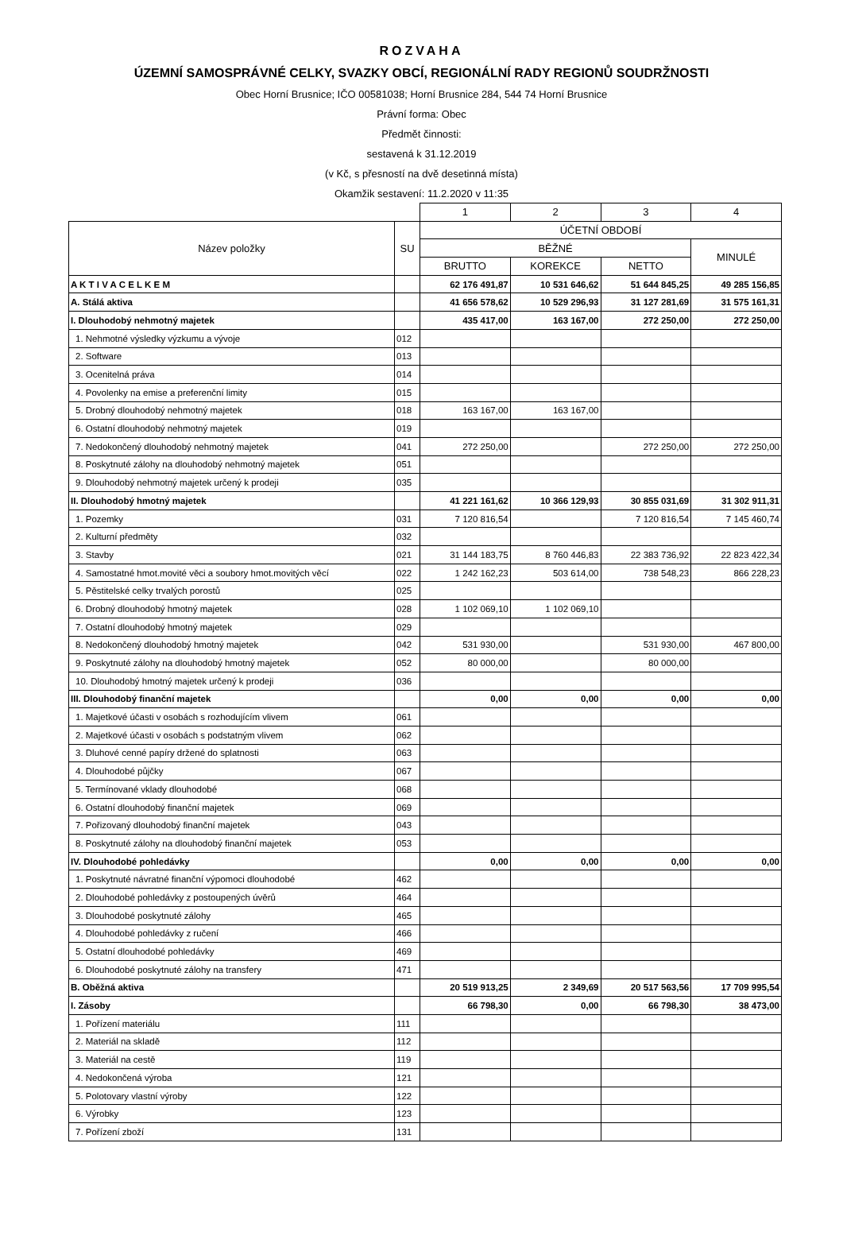ROZVAHA
ÚZEMNÍ SAMOSPRÁVNÉ CELKY, SVAZKY OBCÍ, REGIONÁLNÍ RADY REGIONŮ SOUDRŽNOSTI
Obec Horní Brusnice; IČO 00581038; Horní Brusnice 284, 544 74 Horní Brusnice
Právní forma: Obec
Předmět činnosti:
sestavená k 31.12.2019
(v Kč, s přesností na dvě desetinná místa)
Okamžik sestavení: 11.2.2020 v 11:35
| | | 1 | 2 | 3 | 4 |
| --- | --- | --- | --- | --- | --- |
| Název položky | SU | ÚČETNÍ OBDOBÍ | | | |
| | | BĚŽNÉ | | | MINULÉ |
| | | BRUTTO | KOREKCE | NETTO | |
| A K T I V A C E L K E M | | 62 176 491,87 | 10 531 646,62 | 51 644 845,25 | 49 285 156,85 |
| A. Stálá aktiva | | 41 656 578,62 | 10 529 296,93 | 31 127 281,69 | 31 575 161,31 |
| I. Dlouhodobý nehmotný majetek | | 435 417,00 | 163 167,00 | 272 250,00 | 272 250,00 |
| 1. Nehmotné výsledky výzkumu a vývoje | 012 | | | | |
| 2. Software | 013 | | | | |
| 3. Ocenitelná práva | 014 | | | | |
| 4. Povolenky na emise a preferenční limity | 015 | | | | |
| 5. Drobný dlouhodobý nehmotný majetek | 018 | 163 167,00 | 163 167,00 | | |
| 6. Ostatní dlouhodobý nehmotný majetek | 019 | | | | |
| 7. Nedokončený dlouhodobý nehmotný majetek | 041 | 272 250,00 | | 272 250,00 | 272 250,00 |
| 8. Poskytnuté zálohy na dlouhodobý nehmotný majetek | 051 | | | | |
| 9. Dlouhodobý nehmotný majetek určený k prodeji | 035 | | | | |
| II. Dlouhodobý hmotný majetek | | 41 221 161,62 | 10 366 129,93 | 30 855 031,69 | 31 302 911,31 |
| 1. Pozemky | 031 | 7 120 816,54 | | 7 120 816,54 | 7 145 460,74 |
| 2. Kulturní předměty | 032 | | | | |
| 3. Stavby | 021 | 31 144 183,75 | 8 760 446,83 | 22 383 736,92 | 22 823 422,34 |
| 4. Samostatné hmot.movité věci a soubory hmot.movitých věcí | 022 | 1 242 162,23 | 503 614,00 | 738 548,23 | 866 228,23 |
| 5. Pěstitelské celky trvalých porostů | 025 | | | | |
| 6. Drobný dlouhodobý hmotný majetek | 028 | 1 102 069,10 | 1 102 069,10 | | |
| 7. Ostatní dlouhodobý hmotný majetek | 029 | | | | |
| 8. Nedokončený dlouhodobý hmotný majetek | 042 | 531 930,00 | | 531 930,00 | 467 800,00 |
| 9. Poskytnuté zálohy na dlouhodobý hmotný majetek | 052 | 80 000,00 | | 80 000,00 | |
| 10. Dlouhodobý hmotný majetek určený k prodeji | 036 | | | | |
| III. Dlouhodobý finanční majetek | | 0,00 | 0,00 | 0,00 | 0,00 |
| 1. Majetkové účasti v osobách s rozhodujícím vlivem | 061 | | | | |
| 2. Majetkové účasti v osobách s podstatným vlivem | 062 | | | | |
| 3. Dluhové cenné papíry držené do splatnosti | 063 | | | | |
| 4. Dlouhodobé půjčky | 067 | | | | |
| 5. Termínované vklady dlouhodobé | 068 | | | | |
| 6. Ostatní dlouhodobý finanční majetek | 069 | | | | |
| 7. Pořizovaný dlouhodobý finanční majetek | 043 | | | | |
| 8. Poskytnuté zálohy na dlouhodobý finanční majetek | 053 | | | | |
| IV. Dlouhodobé pohledávky | | 0,00 | 0,00 | 0,00 | 0,00 |
| 1. Poskytnuté návratné finanční výpomoci dlouhodobé | 462 | | | | |
| 2. Dlouhodobé pohledávky z postoupených úvěrů | 464 | | | | |
| 3. Dlouhodobé poskytnuté zálohy | 465 | | | | |
| 4. Dlouhodobé pohledávky z ručení | 466 | | | | |
| 5. Ostatní dlouhodobé pohledávky | 469 | | | | |
| 6. Dlouhodobé poskytnuté zálohy na transfery | 471 | | | | |
| B. Oběžná aktiva | | 20 519 913,25 | 2 349,69 | 20 517 563,56 | 17 709 995,54 |
| I. Zásoby | | 66 798,30 | 0,00 | 66 798,30 | 38 473,00 |
| 1. Pořízení materiálu | 111 | | | | |
| 2. Materiál na skladě | 112 | | | | |
| 3. Materiál na cestě | 119 | | | | |
| 4. Nedokončená výroba | 121 | | | | |
| 5. Polotovary vlastní výroby | 122 | | | | |
| 6. Výrobky | 123 | | | | |
| 7. Pořízení zboží | 131 | | | | |